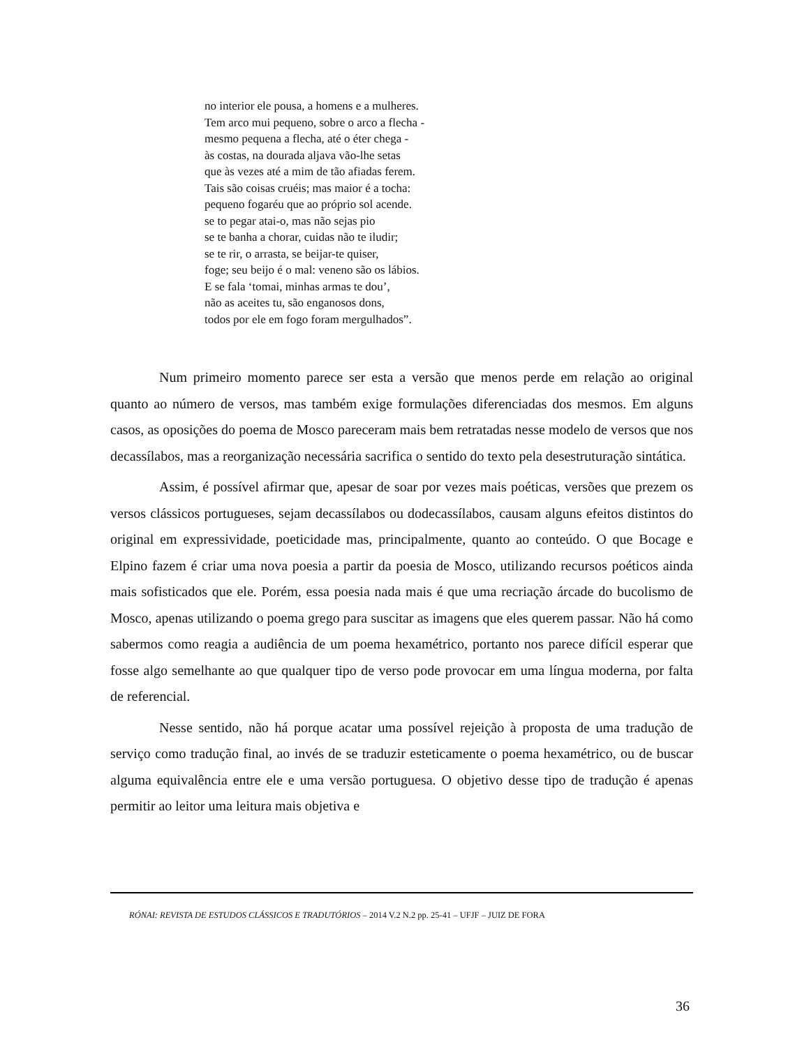no interior ele pousa, a homens e a mulheres.
Tem arco mui pequeno, sobre o arco a flecha -
mesmo pequena a flecha, até o éter chega -
às costas, na dourada aljava vão-lhe setas
que às vezes até a mim de tão afiadas ferem.
Tais são coisas cruéis; mas maior é a tocha:
pequeno fogaréu que ao próprio sol acende.
se to pegar atai-o, mas não sejas pio
se te banha a chorar, cuidas não te iludir;
se te rir, o arrasta, se beijar-te quiser,
foge; seu beijo é o mal: veneno são os lábios.
E se fala ‘tomai, minhas armas te dou’,
não as aceites tu, são enganosos dons,
todos por ele em fogo foram mergulhados”.
Num primeiro momento parece ser esta a versão que menos perde em relação ao original quanto ao número de versos, mas também exige formulações diferenciadas dos mesmos. Em alguns casos, as oposições do poema de Mosco pareceram mais bem retratadas nesse modelo de versos que nos decassílabos, mas a reorganização necessária sacrifica o sentido do texto pela desestruturação sintática.
Assim, é possível afirmar que, apesar de soar por vezes mais poéticas, versões que prezem os versos clássicos portugueses, sejam decassílabos ou dodecassílabos, causam alguns efeitos distintos do original em expressividade, poeticidade mas, principalmente, quanto ao conteúdo. O que Bocage e Elpino fazem é criar uma nova poesia a partir da poesia de Mosco, utilizando recursos poéticos ainda mais sofisticados que ele. Porém, essa poesia nada mais é que uma recriação árcade do bucolismo de Mosco, apenas utilizando o poema grego para suscitar as imagens que eles querem passar. Não há como sabermos como reagia a audiência de um poema hexamétrico, portanto nos parece difícil esperar que fosse algo semelhante ao que qualquer tipo de verso pode provocar em uma língua moderna, por falta de referencial.
Nesse sentido, não há porque acatar uma possível rejeição à proposta de uma tradução de serviço como tradução final, ao invés de se traduzir esteticamente o poema hexamétrico, ou de buscar alguma equivalência entre ele e uma versão portuguesa. O objetivo desse tipo de tradução é apenas permitir ao leitor uma leitura mais objetiva e
RÓNAI: REVISTA DE ESTUDOS CLÁSSICOS E TRADUTÓRIOS – 2014 V.2 N.2 pp. 25-41 – UFJF – JUIZ DE FORA
36